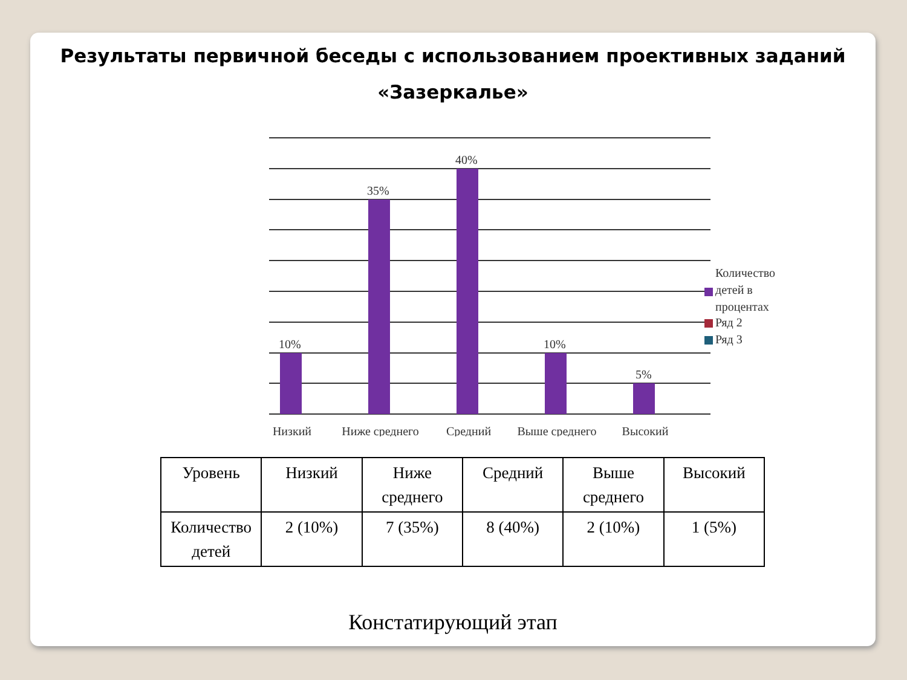Результаты первичной беседы с использованием проективных заданий «Зазеркалье»
10%
35%
40%
10%
5%
Низкий
Ниже среднего
Средний
Выше среднего
Высокий
Количество
детей в
процентах
Ряд 2
Ряд 3
| Уровень | Низкий | Ниже среднего | Средний | Выше среднего | Высокий |
| Количество детей | 2 (10%) | 7 (35%) | 8 (40%) | 2 (10%) | 1 (5%) |
Констатирующий этап